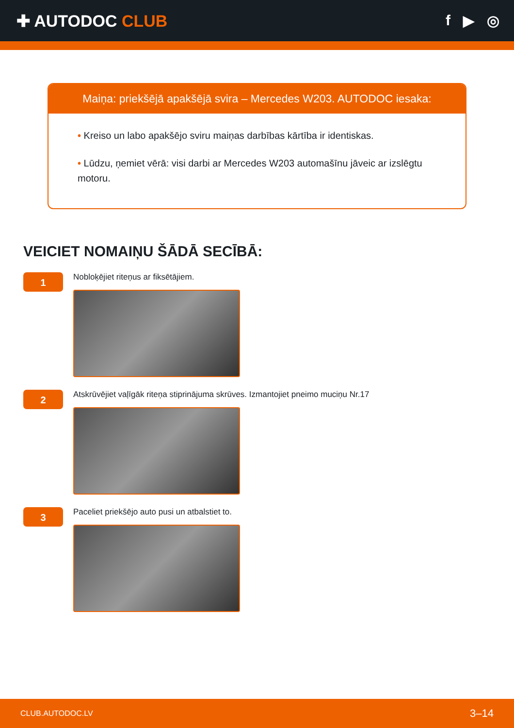✚ AUTODOC CLUB f ▶ ◎
Maiņa: priekšējā apakšējā svira – Mercedes W203. AUTODOC iesaka:
• Kreiso un labo apakšējo sviru maiņas darbības kārtība ir identiskas.
• Lūdzu, ņemiet vērā: visi darbi ar Mercedes W203 automašīnu jāveic ar izslēgtu motoru.
VEICIET NOMAIŅU ŠĀDĀ SECĪBĀ:
1
Nobloķējiet riteņus ar fiksētājiem.
2
Atskrūvējiet vaļīgāk riteņa stiprinājuma skrūves. Izmantojiet pneimo muciņu Nr.17
3
Paceliet priekšējo auto pusi un atbalstiet to.
CLUB.AUTODOC.LV 3–14